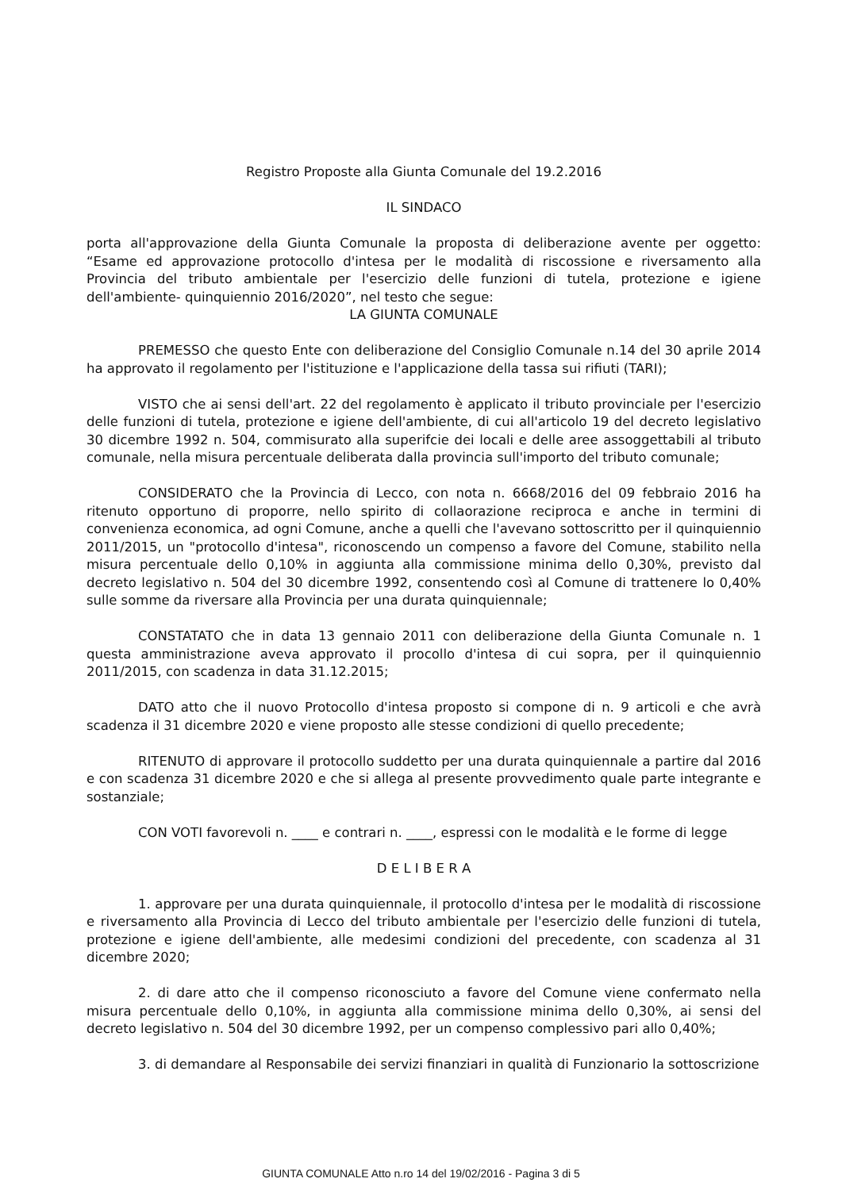Registro Proposte alla Giunta Comunale del 19.2.2016
IL SINDACO
porta all'approvazione della Giunta Comunale la proposta di deliberazione avente per oggetto: “Esame ed approvazione protocollo d'intesa per le modalità di riscossione e riversamento alla Provincia del tributo ambientale per l'esercizio delle funzioni di tutela, protezione e igiene dell'ambiente- quinquiennio 2016/2020”, nel testo che segue:
LA GIUNTA COMUNALE
PREMESSO che questo Ente con deliberazione del Consiglio Comunale n.14 del 30 aprile 2014 ha approvato il regolamento per l'istituzione e l'applicazione della tassa sui rifiuti (TARI);
VISTO che ai sensi dell'art. 22 del regolamento è applicato il tributo provinciale per l'esercizio delle funzioni di tutela, protezione e igiene dell'ambiente, di cui all'articolo 19 del decreto legislativo 30 dicembre 1992 n. 504, commisurato alla superifcie dei locali e delle aree assoggettabili al tributo comunale, nella misura percentuale deliberata dalla provincia sull'importo del tributo comunale;
CONSIDERATO che la Provincia di Lecco, con nota n. 6668/2016 del 09 febbraio 2016 ha ritenuto opportuno di proporre, nello spirito di collaorazione reciproca e anche in termini di convenienza economica, ad ogni Comune, anche a quelli che l'avevano sottoscritto per il quinquiennio 2011/2015, un "protocollo d'intesa", riconoscendo un compenso a favore del Comune, stabilito nella misura percentuale dello 0,10% in aggiunta alla commissione minima dello 0,30%, previsto dal decreto legislativo n. 504 del 30 dicembre 1992, consentendo così al Comune di trattenere lo 0,40% sulle somme da riversare alla Provincia per una durata quinquiennale;
CONSTATATO che in data 13 gennaio 2011 con deliberazione della Giunta Comunale n. 1 questa amministrazione aveva approvato il procollo d'intesa di cui sopra, per il quinquiennio 2011/2015, con scadenza in data 31.12.2015;
DATO atto che il nuovo Protocollo d'intesa proposto si compone di n. 9 articoli e che avrà scadenza il 31 dicembre 2020 e viene proposto alle stesse condizioni di quello precedente;
RITENUTO di approvare il protocollo suddetto per una durata quinquiennale a partire dal 2016 e con scadenza 31 dicembre 2020 e che si allega al presente provvedimento quale parte integrante e sostanziale;
CON VOTI favorevoli n. ____ e contrari n. ____, espressi con le modalità e le forme di legge
D E L I B E R A
1. approvare per una durata quinquiennale, il protocollo d'intesa per le modalità di riscossione e riversamento alla Provincia di Lecco del tributo ambientale per l'esercizio delle funzioni di tutela, protezione e igiene dell'ambiente, alle medesimi condizioni del precedente, con scadenza al 31 dicembre 2020;
2. di dare atto che il compenso riconosciuto a favore del Comune viene confermato nella misura percentuale dello 0,10%, in aggiunta alla commissione minima dello 0,30%, ai sensi del decreto legislativo n. 504 del 30 dicembre 1992, per un compenso complessivo pari allo 0,40%;
3. di demandare al Responsabile dei servizi finanziari in qualità di Funzionario la sottoscrizione
GIUNTA COMUNALE Atto n.ro 14 del 19/02/2016 - Pagina 3 di 5